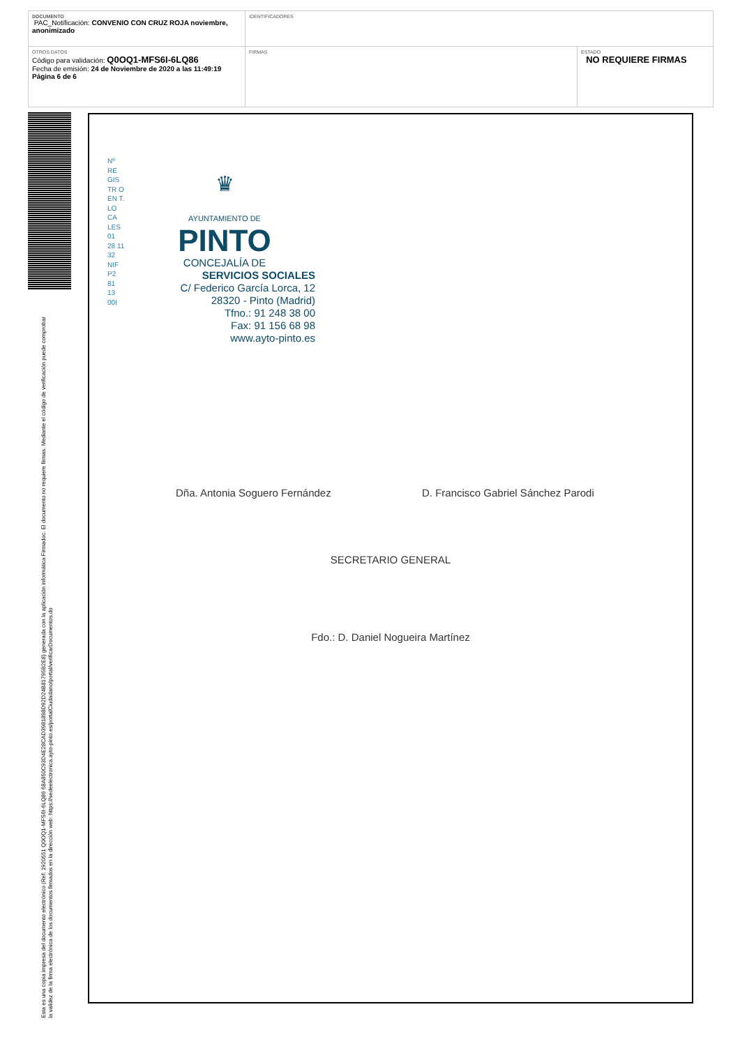| DOCUMENTO PAC_Notificación: CONVENIO CON CRUZ ROJA noviembre, anonimizado | IDENTIFICADORES | |
| OTROS DATOS Código para validación: Q0OQ1-MFS6I-6LQ86 Fecha de emisión: 24 de Noviembre de 2020 a las 11:49:19 Página 6 de 6 | FIRMAS | ESTADO NO REQUIERE FIRMAS |
Esta es una copia impresa del documento electrónico (Ref: 1920551 Q0OQ1-MFS6I-6LQ86 68A850C93D4E28CAD3981898D92D24B81795B2E8) generada con la aplicación informática Firmadoc. El documento no requiere firmas. Mediante el código de verificación puede comprobar la validez de la firma electrónica de los documentos firmados en la dirección web: https://sedeelectronica.ayto-pinto.es/portalCiudadano/portal/verificarDocumentos.do
Nº RE GIS TR O EN T. LO CA LES 01 28 11 32 NIF P2 81 13 00I
♛
AYUNTAMIENTO DE
PINTO
CONCEJALÍA DE
SERVICIOS SOCIALES
C/ Federico García Lorca, 12
28320 - Pinto (Madrid)
Tfno.: 91 248 38 00
Fax: 91 156 68 98
www.ayto-pinto.es
Dña. Antonia Soguero Fernández
D. Francisco Gabriel Sánchez Parodi
SECRETARIO GENERAL
Fdo.: D. Daniel Nogueira Martínez